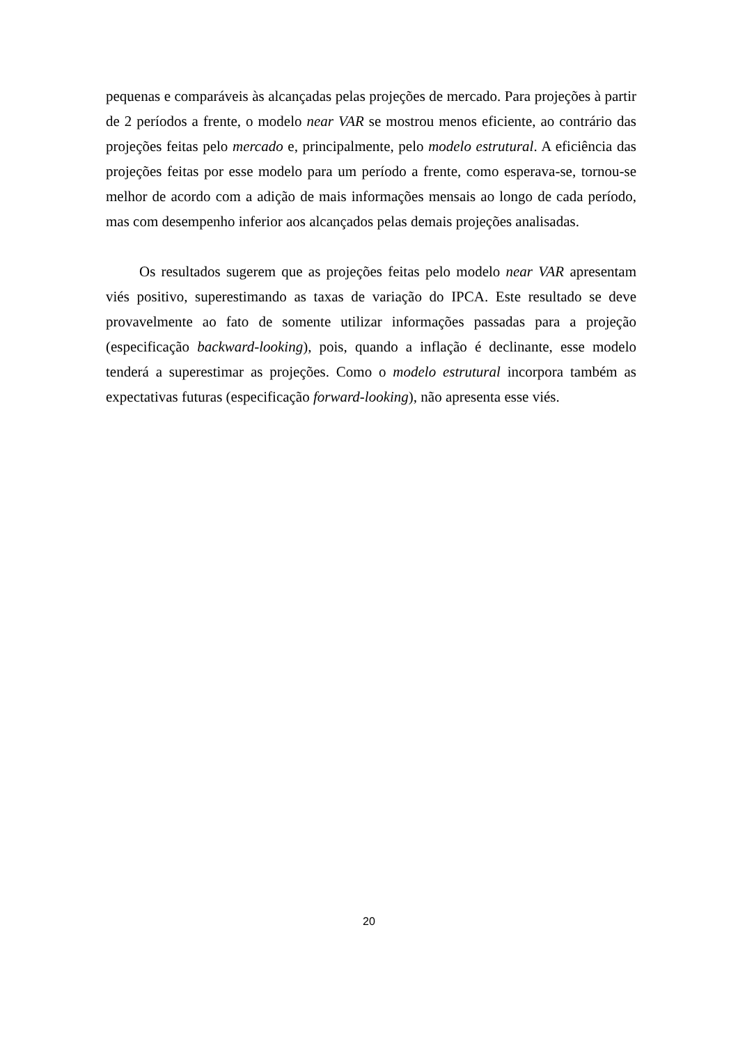pequenas e comparáveis às alcançadas pelas projeções de mercado. Para projeções à partir de 2 períodos a frente, o modelo near VAR se mostrou menos eficiente, ao contrário das projeções feitas pelo mercado e, principalmente, pelo modelo estrutural. A eficiência das projeções feitas por esse modelo para um período a frente, como esperava-se, tornou-se melhor de acordo com a adição de mais informações mensais ao longo de cada período, mas com desempenho inferior aos alcançados pelas demais projeções analisadas.
Os resultados sugerem que as projeções feitas pelo modelo near VAR apresentam viés positivo, superestimando as taxas de variação do IPCA. Este resultado se deve provavelmente ao fato de somente utilizar informações passadas para a projeção (especificação backward-looking), pois, quando a inflação é declinante, esse modelo tenderá a superestimar as projeções. Como o modelo estrutural incorpora também as expectativas futuras (especificação forward-looking), não apresenta esse viés.
20